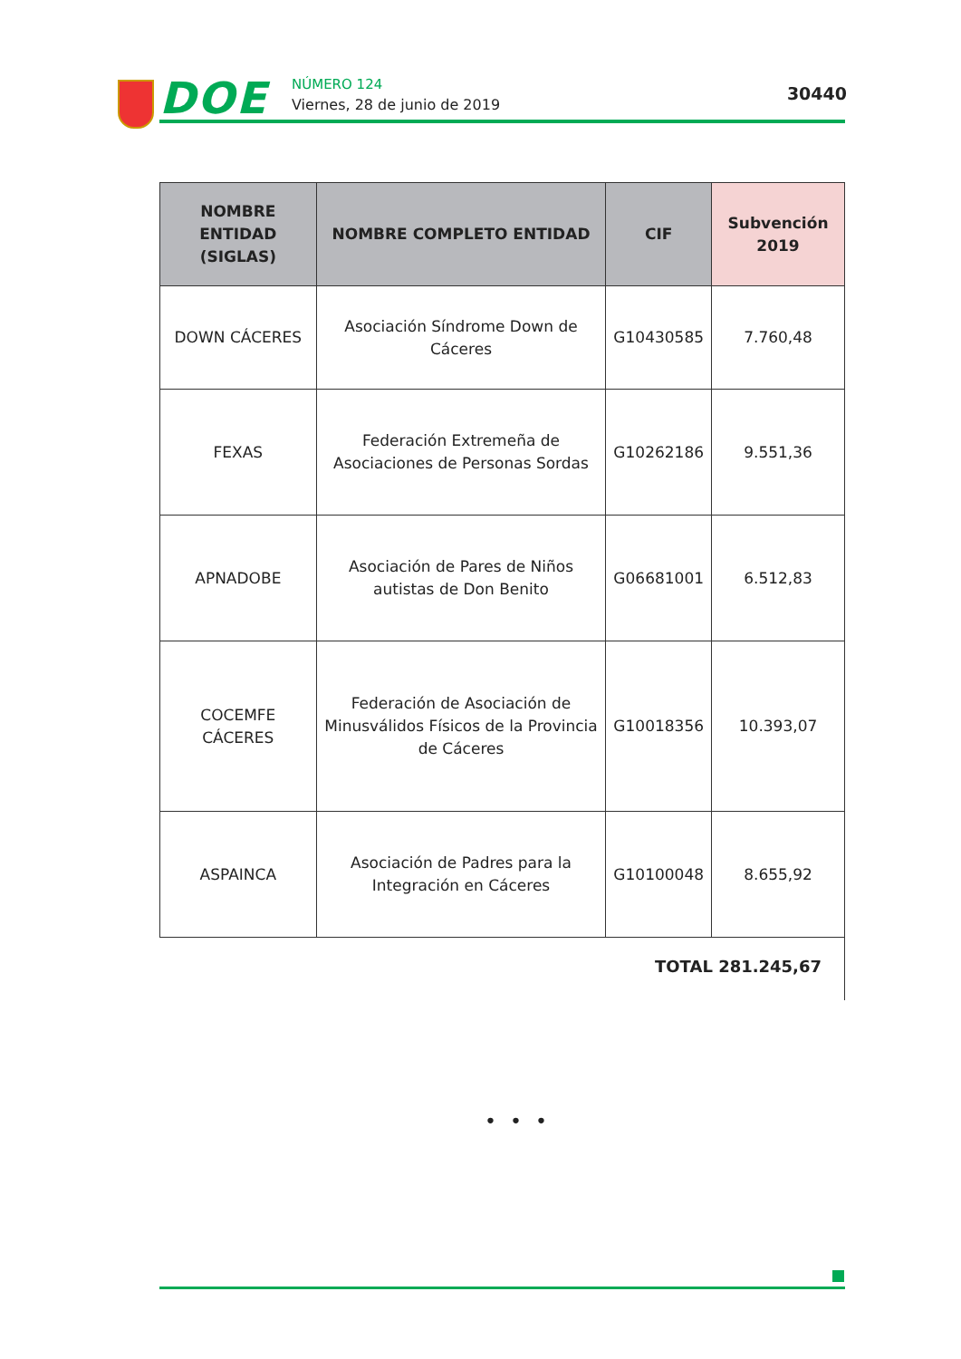DOE NÚMERO 124
Viernes, 28 de junio de 2019
30440
| NOMBRE ENTIDAD (SIGLAS) | NOMBRE COMPLETO ENTIDAD | CIF | Subvención 2019 |
| --- | --- | --- | --- |
| DOWN CÁCERES | Asociación Síndrome Down de Cáceres | G10430585 | 7.760,48 |
| FEXAS | Federación Extremeña de Asociaciones de Personas Sordas | G10262186 | 9.551,36 |
| APNADOBE | Asociación de Pares de Niños autistas de Don Benito | G06681001 | 6.512,83 |
| COCEMFE CÁCERES | Federación de Asociación de Minusválidos Físicos de la Provincia de Cáceres | G10018356 | 10.393,07 |
| ASPAINCA | Asociación de Padres para la Integración en Cáceres | G10100048 | 8.655,92 |
TOTAL 281.245,67
• • •